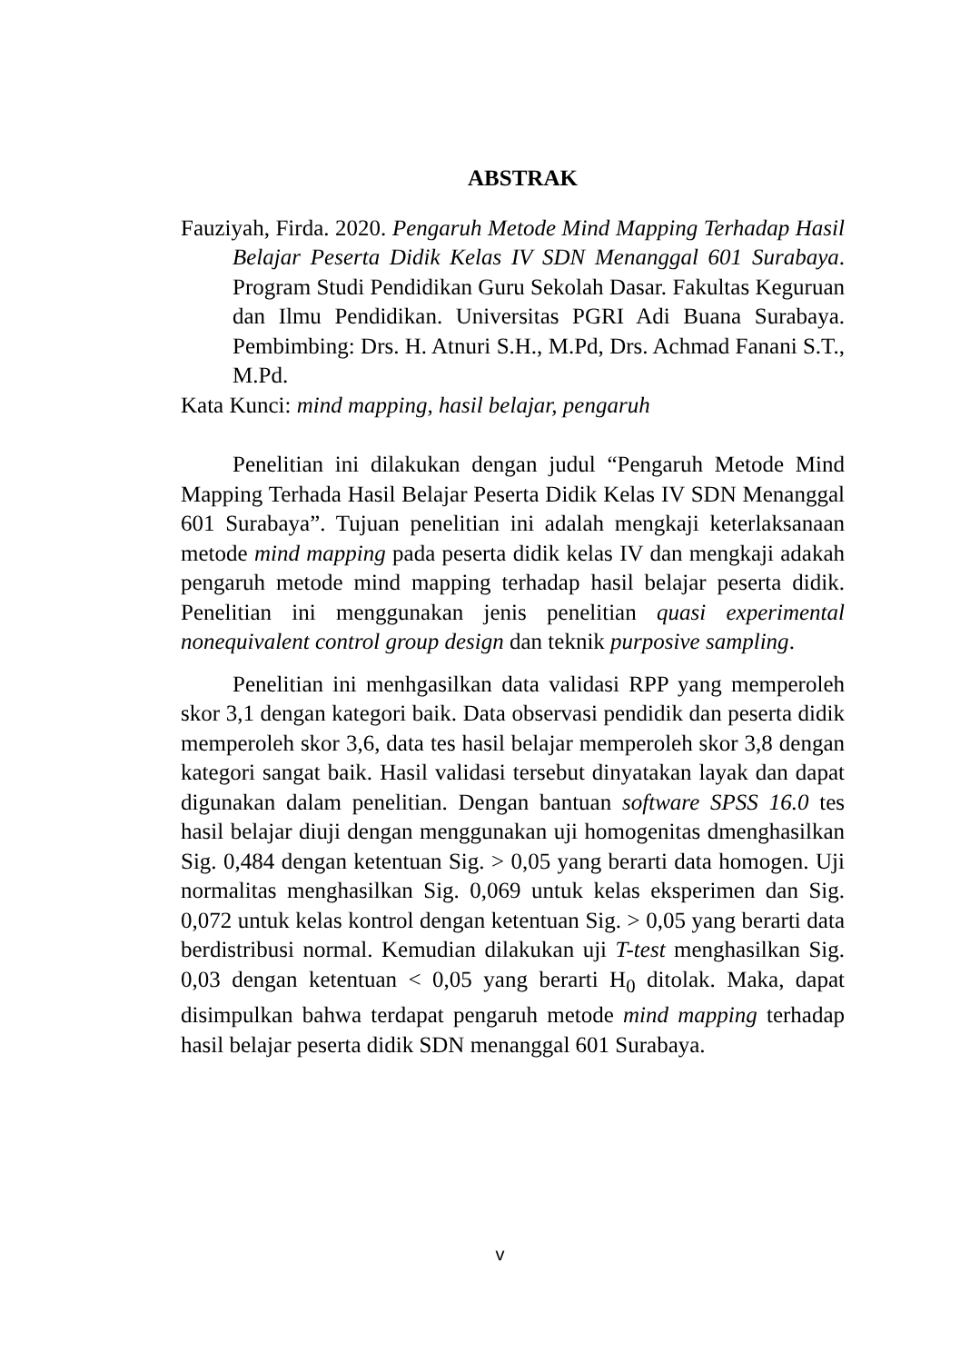ABSTRAK
Fauziyah, Firda. 2020. Pengaruh Metode Mind Mapping Terhadap Hasil Belajar Peserta Didik Kelas IV SDN Menanggal 601 Surabaya. Program Studi Pendidikan Guru Sekolah Dasar. Fakultas Keguruan dan Ilmu Pendidikan. Universitas PGRI Adi Buana Surabaya. Pembimbing: Drs. H. Atnuri S.H., M.Pd, Drs. Achmad Fanani S.T., M.Pd.
Kata Kunci: mind mapping, hasil belajar, pengaruh
Penelitian ini dilakukan dengan judul “Pengaruh Metode Mind Mapping Terhada Hasil Belajar Peserta Didik Kelas IV SDN Menanggal 601 Surabaya”. Tujuan penelitian ini adalah mengkaji keterlaksanaan metode mind mapping pada peserta didik kelas IV dan mengkaji adakah pengaruh metode mind mapping terhadap hasil belajar peserta didik. Penelitian ini menggunakan jenis penelitian quasi experimental nonequivalent control group design dan teknik purposive sampling.
Penelitian ini menhgasilkan data validasi RPP yang memperoleh skor 3,1 dengan kategori baik. Data observasi pendidik dan peserta didik memperoleh skor 3,6, data tes hasil belajar memperoleh skor 3,8 dengan kategori sangat baik. Hasil validasi tersebut dinyatakan layak dan dapat digunakan dalam penelitian. Dengan bantuan software SPSS 16.0 tes hasil belajar diuji dengan menggunakan uji homogenitas dmenghasilkan Sig. 0,484 dengan ketentuan Sig. > 0,05 yang berarti data homogen. Uji normalitas menghasilkan Sig. 0,069 untuk kelas eksperimen dan Sig. 0,072 untuk kelas kontrol dengan ketentuan Sig. > 0,05 yang berarti data berdistribusi normal. Kemudian dilakukan uji T-test menghasilkan Sig. 0,03 dengan ketentuan < 0,05 yang berarti H<sub>0</sub> ditolak. Maka, dapat disimpulkan bahwa terdapat pengaruh metode mind mapping terhadap hasil belajar peserta didik SDN menanggal 601 Surabaya.
v